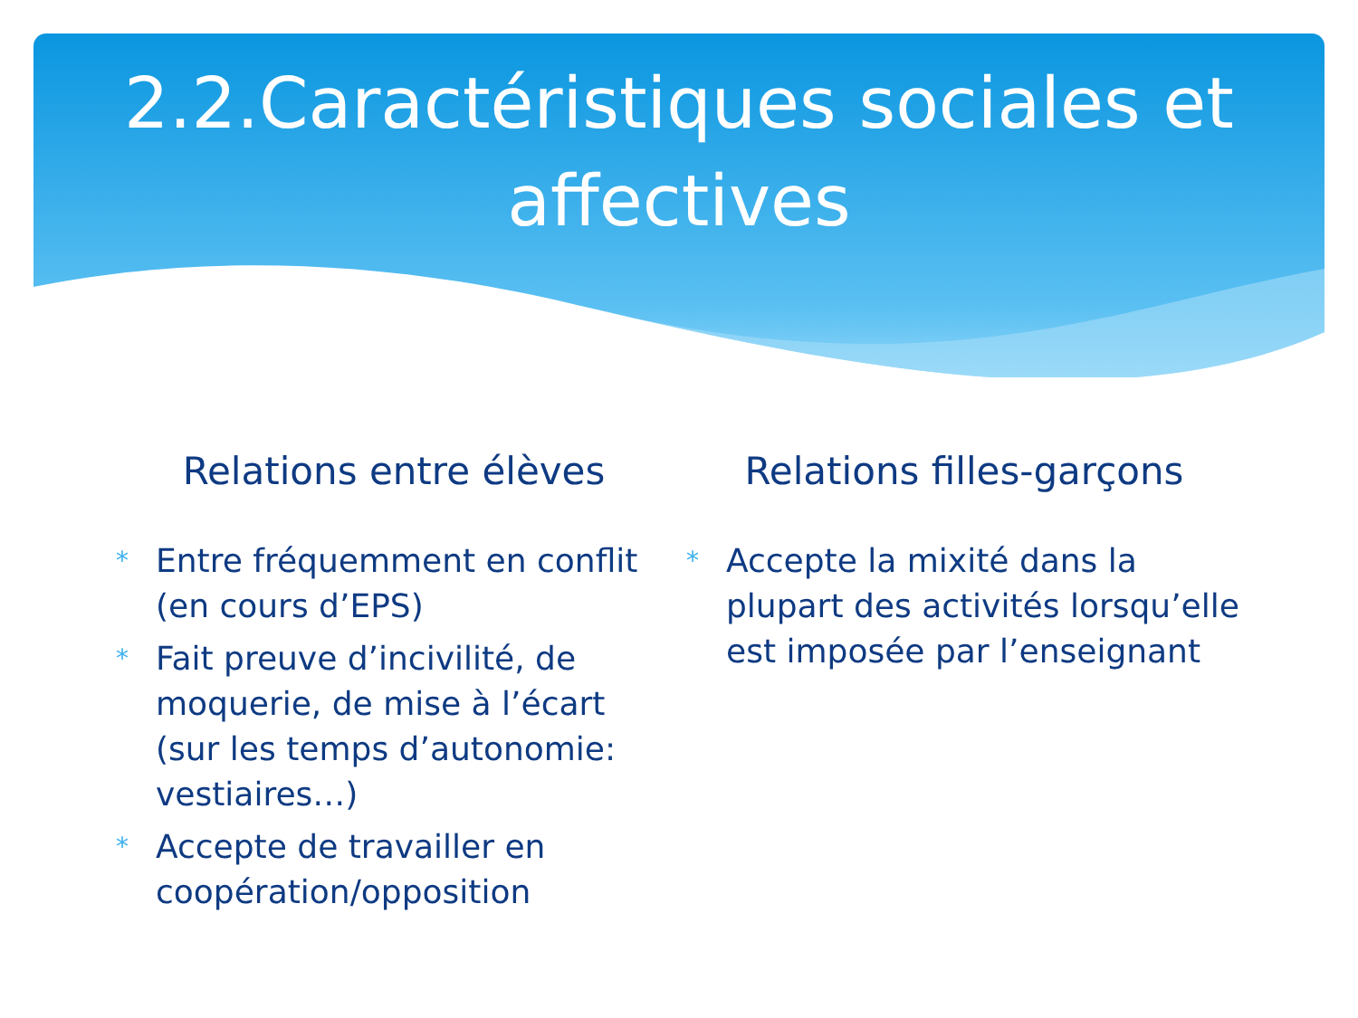2.2.Caractéristiques sociales et affectives
Relations entre élèves
* Entre fréquemment en conflit (en cours d’EPS)
* Fait preuve d’incivilité, de moquerie, de mise à l’écart (sur les temps d’autonomie: vestiaires…)
* Accepte de travailler en coopération/opposition
Relations filles-garçons
* Accepte la mixité dans la plupart des activités lorsqu’elle est imposée par l’enseignant